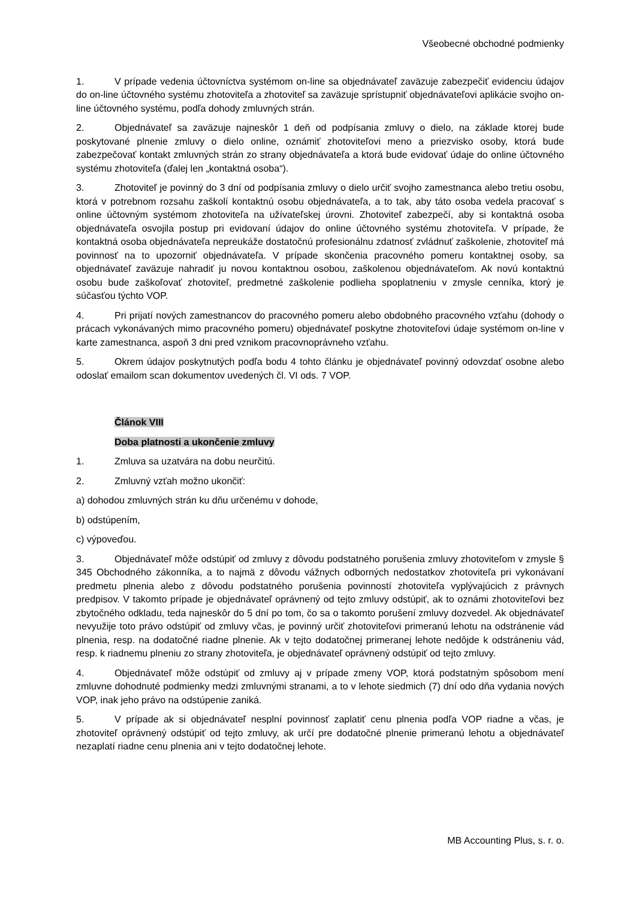Všeobecné obchodné podmienky
1. V prípade vedenia účtovníctva systémom on-line sa objednávateľ zaväzuje zabezpečiť evidenciu údajov do on-line účtovného systému zhotoviteľa a zhotoviteľ sa zaväzuje sprístupniť objednávateľovi aplikácie svojho on-line účtovného systému, podľa dohody zmluvných strán.
2. Objednávateľ sa zaväzuje najneskôr 1 deň od podpísania zmluvy o dielo, na základe ktorej bude poskytované plnenie zmluvy o dielo online, oznámiť zhotoviteľovi meno a priezvisko osoby, ktorá bude zabezpečovať kontakt zmluvných strán zo strany objednávateľa a ktorá bude evidovať údaje do online účtovného systému zhotoviteľa (ďalej len „kontaktná osoba“).
3. Zhotoviteľ je povinný do 3 dní od podpísania zmluvy o dielo určiť svojho zamestnanca alebo tretiu osobu, ktorá v potrebnom rozsahu zaškolí kontaktnú osobu objednávateľa, a to tak, aby táto osoba vedela pracovať s online účtovným systémom zhotoviteľa na užívateľskej úrovni. Zhotoviteľ zabezpečí, aby si kontaktná osoba objednávateľa osvojila postup pri evidovaní údajov do online účtovného systému zhotoviteľa. V prípade, že kontaktná osoba objednávateľa nepreukáže dostatočnú profesionálnu zdatnosť zvládnuť zaškolenie, zhotoviteľ má povinnosť na to upozorniť objednávateľa. V prípade skončenia pracovného pomeru kontaktnej osoby, sa objednávateľ zaväzuje nahradiť ju novou kontaktnou osobou, zaškolenou objednávateľom. Ak novú kontaktnú osobu bude zaškoľovať zhotoviteľ, predmetné zaškolenie podlieha spoplatneniu v zmysle cenníka, ktorý je súčasťou týchto VOP.
4. Pri prijatí nových zamestnancov do pracovného pomeru alebo obdobného pracovného vzťahu (dohody o prácach vykonávaných mimo pracovného pomeru) objednávateľ poskytne zhotoviteľovi údaje systémom on-line v karte zamestnanca, aspoň 3 dni pred vznikom pracovnoprávneho vzťahu.
5. Okrem údajov poskytnutých podľa bodu 4 tohto článku je objednávateľ povinný odovzdať osobne alebo odoslať emailom scan dokumentov uvedených čl. VI ods. 7 VOP.
Článok VIII
Doba platnosti a ukončenie zmluvy
1. Zmluva sa uzatvára na dobu neurčitú.
2. Zmluvný vzťah možno ukončiť:
a) dohodou zmluvných strán ku dňu určenému v dohode,
b) odstúpením,
c) výpoveďou.
3. Objednávateľ môže odstúpiť od zmluvy z dôvodu podstatného porušenia zmluvy zhotoviteľom v zmysle § 345 Obchodného zákonníka, a to najmä z dôvodu vážnych odborných nedostatkov zhotoviteľa pri vykonávaní predmetu plnenia alebo z dôvodu podstatného porušenia povinností zhotoviteľa vyplývajúcich z právnych predpisov. V takomto prípade je objednávateľ oprávnený od tejto zmluvy odstúpiť, ak to oznámi zhotoviteľovi bez zbytočného odkladu, teda najneskôr do 5 dní po tom, čo sa o takomto porušení zmluvy dozvedel. Ak objednávateľ nevyužije toto právo odstúpiť od zmluvy včas, je povinný určiť zhotoviteľovi primeranú lehotu na odstránenie vád plnenia, resp. na dodatočné riadne plnenie. Ak v tejto dodatočnej primeranej lehote nedôjde k odstráneniu vád, resp. k riadnemu plneniu zo strany zhotoviteľa, je objednávateľ oprávnený odstúpiť od tejto zmluvy.
4. Objednávateľ môže odstúpiť od zmluvy aj v prípade zmeny VOP, ktorá podstatným spôsobom mení zmluvne dohodnuté podmienky medzi zmluvnými stranami, a to v lehote siedmich (7) dní odo dňa vydania nových VOP, inak jeho právo na odstúpenie zaniká.
5. V prípade ak si objednávateľ nesplní povinnosť zaplatiť cenu plnenia podľa VOP riadne a včas, je zhotoviteľ oprávnený odstúpiť od tejto zmluvy, ak určí pre dodatočné plnenie primeranú lehotu a objednávateľ nezaplatí riadne cenu plnenia ani v tejto dodatočnej lehote.
MB Accounting Plus, s. r. o.